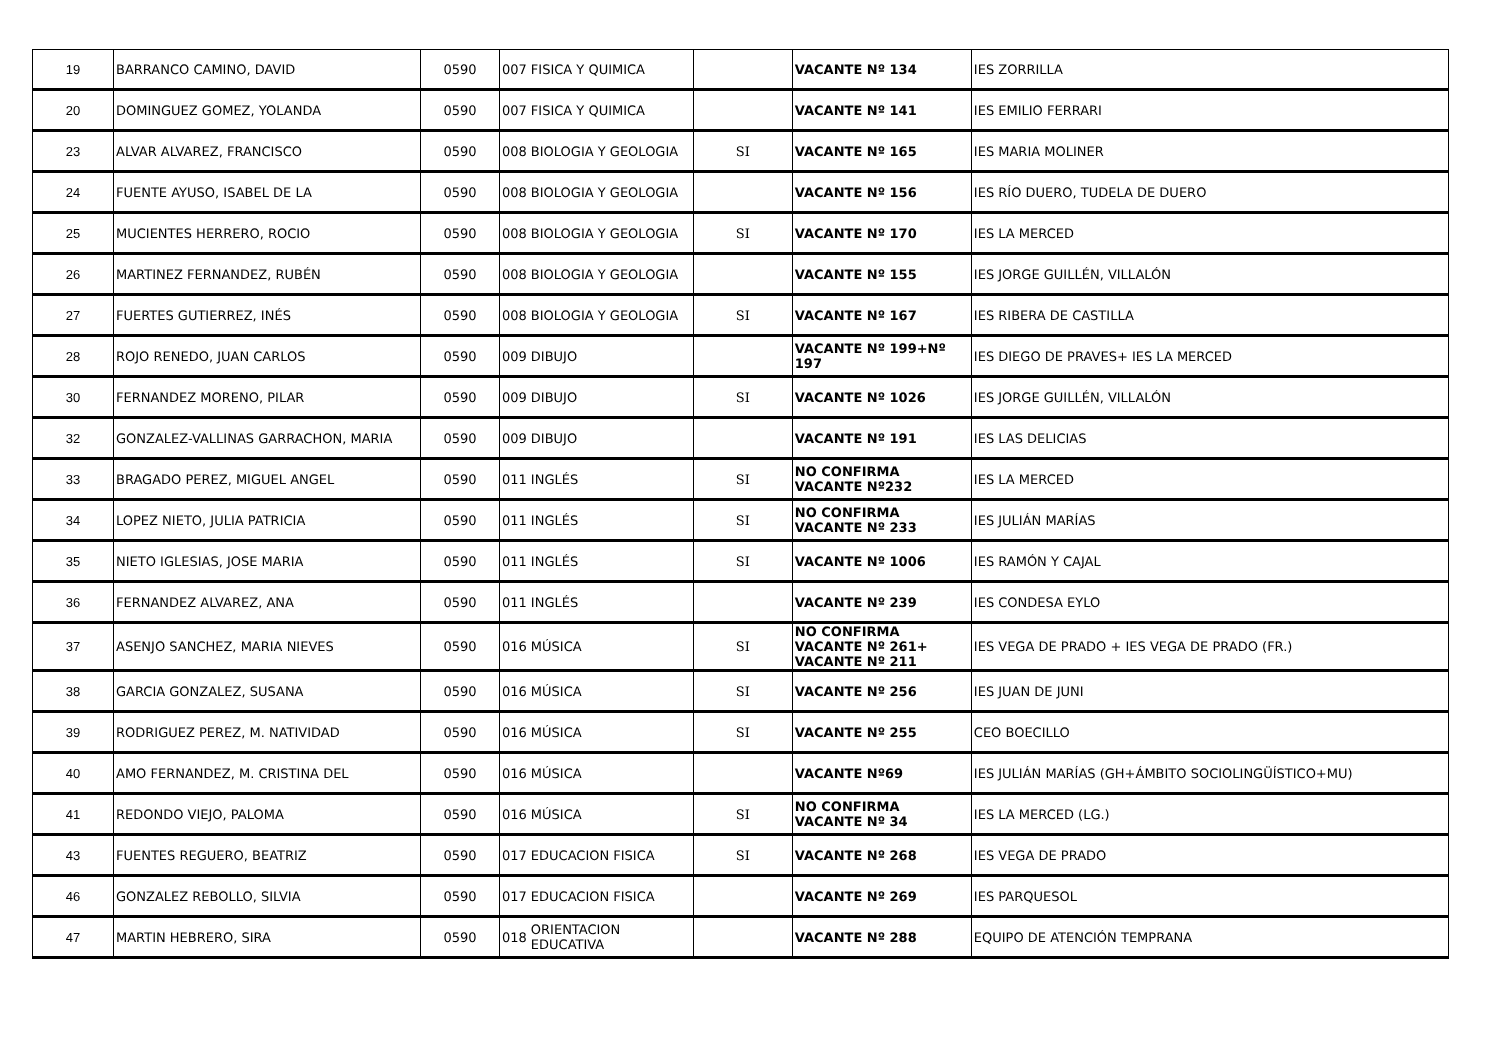| 19 | BARRANCO CAMINO, DAVID | 0590 | 007 | FISICA Y QUIMICA | | VACANTE Nº 134 | IES ZORRILLA |
| 20 | DOMINGUEZ GOMEZ, YOLANDA | 0590 | 007 | FISICA Y QUIMICA | | VACANTE Nº 141 | IES EMILIO FERRARI |
| 23 | ALVAR ALVAREZ, FRANCISCO | 0590 | 008 | BIOLOGIA Y GEOLOGIA | SI | VACANTE Nº 165 | IES MARIA MOLINER |
| 24 | FUENTE AYUSO, ISABEL DE LA | 0590 | 008 | BIOLOGIA Y GEOLOGIA | | VACANTE Nº 156 | IES RÍO DUERO, TUDELA DE DUERO |
| 25 | MUCIENTES HERRERO, ROCIO | 0590 | 008 | BIOLOGIA Y GEOLOGIA | SI | VACANTE Nº 170 | IES LA MERCED |
| 26 | MARTINEZ FERNANDEZ, RUBÉN | 0590 | 008 | BIOLOGIA Y GEOLOGIA | | VACANTE Nº 155 | IES JORGE GUILLÉN, VILLALÓN |
| 27 | FUERTES GUTIERREZ, INÉS | 0590 | 008 | BIOLOGIA Y GEOLOGIA | SI | VACANTE Nº 167 | IES RIBERA DE CASTILLA |
| 28 | ROJO RENEDO, JUAN CARLOS | 0590 | 009 | DIBUJO | | VACANTE Nº 199+Nº 197 | IES DIEGO DE PRAVES+ IES LA MERCED |
| 30 | FERNANDEZ MORENO, PILAR | 0590 | 009 | DIBUJO | SI | VACANTE Nº 1026 | IES JORGE GUILLÉN, VILLALÓN |
| 32 | GONZALEZ-VALLINAS GARRACHON, MARIA | 0590 | 009 | DIBUJO | | VACANTE Nº 191 | IES LAS DELICIAS |
| 33 | BRAGADO PEREZ, MIGUEL ANGEL | 0590 | 011 | INGLÉS | SI | NO CONFIRMA VACANTE Nº232 | IES LA MERCED |
| 34 | LOPEZ NIETO, JULIA PATRICIA | 0590 | 011 | INGLÉS | SI | NO CONFIRMA VACANTE Nº 233 | IES JULIÁN MARÍAS |
| 35 | NIETO IGLESIAS, JOSE MARIA | 0590 | 011 | INGLÉS | SI | VACANTE Nº 1006 | IES RAMÓN Y CAJAL |
| 36 | FERNANDEZ ALVAREZ, ANA | 0590 | 011 | INGLÉS | | VACANTE Nº 239 | IES CONDESA EYLO |
| 37 | ASENJO SANCHEZ, MARIA NIEVES | 0590 | 016 | MÚSICA | SI | NO CONFIRMA VACANTE Nº 261+ VACANTE Nº 211 | IES VEGA DE PRADO + IES VEGA DE PRADO (FR.) |
| 38 | GARCIA GONZALEZ, SUSANA | 0590 | 016 | MÚSICA | SI | VACANTE Nº 256 | IES JUAN DE JUNI |
| 39 | RODRIGUEZ PEREZ, M. NATIVIDAD | 0590 | 016 | MÚSICA | SI | VACANTE Nº 255 | CEO BOECILLO |
| 40 | AMO FERNANDEZ, M. CRISTINA DEL | 0590 | 016 | MÚSICA | | VACANTE Nº69 | IES JULIÁN MARÍAS (GH+ÁMBITO SOCIOLINGÜÍSTICO+MU) |
| 41 | REDONDO VIEJO, PALOMA | 0590 | 016 | MÚSICA | SI | NO CONFIRMA VACANTE Nº 34 | IES LA MERCED (LG.) |
| 43 | FUENTES REGUERO, BEATRIZ | 0590 | 017 | EDUCACION FISICA | SI | VACANTE Nº 268 | IES VEGA DE PRADO |
| 46 | GONZALEZ REBOLLO, SILVIA | 0590 | 017 | EDUCACION FISICA | | VACANTE Nº 269 | IES PARQUESOL |
| 47 | MARTIN HEBRERO, SIRA | 0590 | 018 | ORIENTACION EDUCATIVA | | VACANTE Nº 288 | EQUIPO DE ATENCIÓN TEMPRANA |